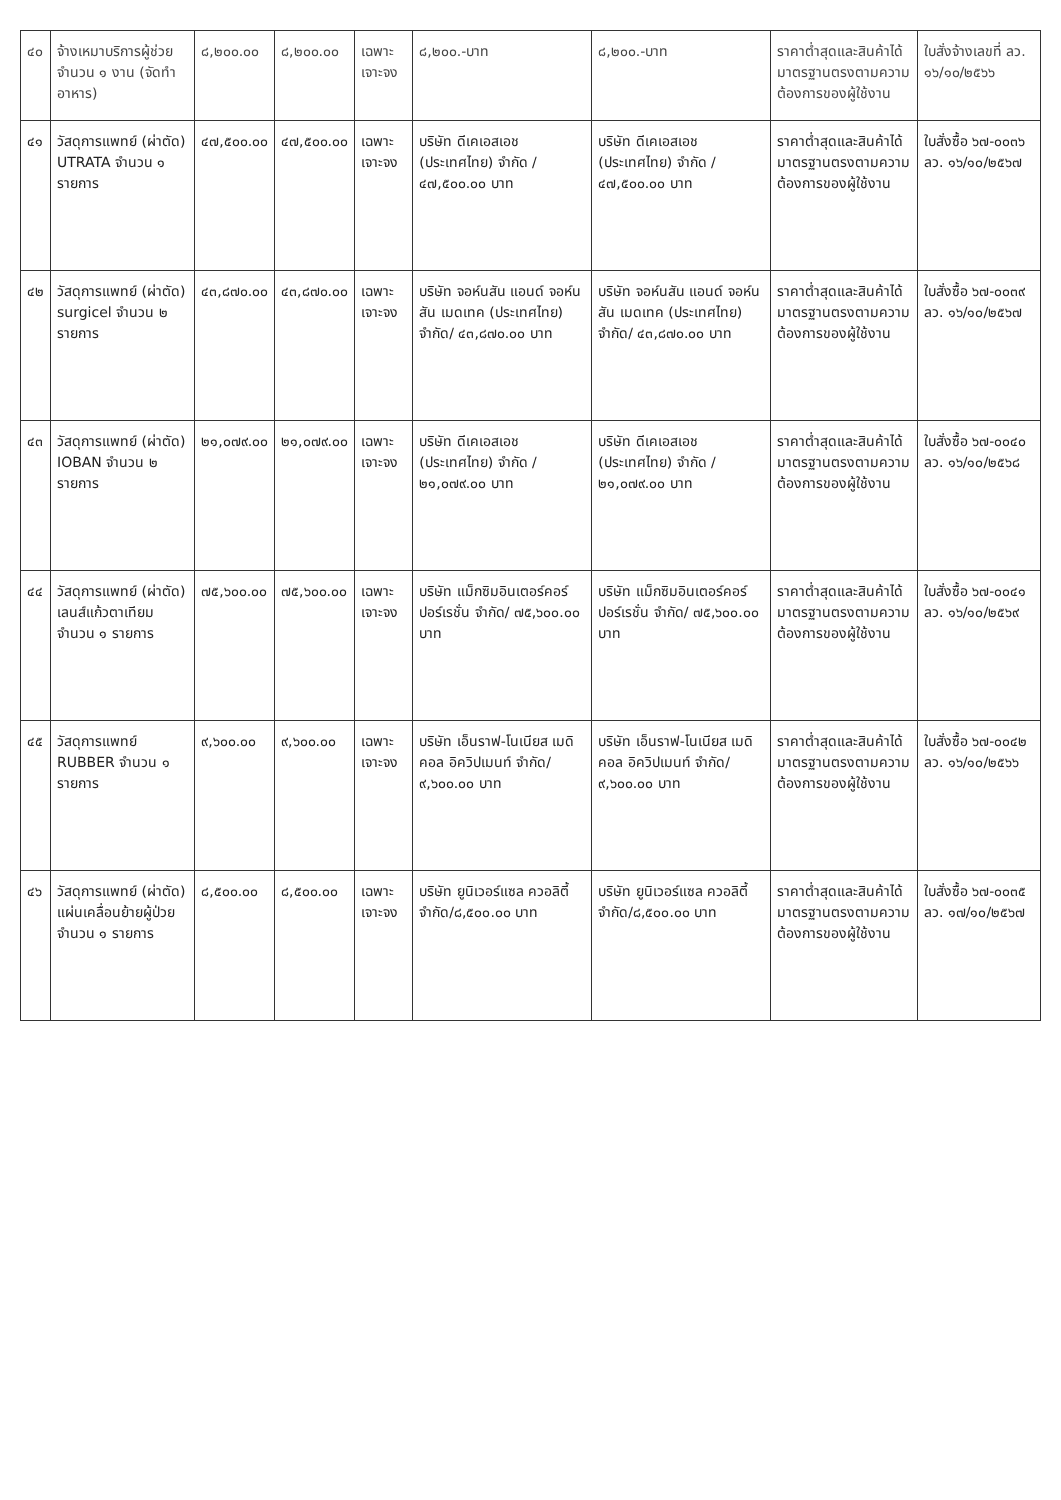| ๔๐ | จ้างเหมาบริการผู้ช่วยจำนวน ๑ งาน (จัดทำอาหาร) | ๘,๒๐๐.๐๐ | ๘,๒๐๐.๐๐ | เฉพาะเจาะจง | ๘,๒๐๐.-บาท | ๘,๒๐๐.-บาท | ราคาต่ำสุดและสินค้าได้มาตรฐานตรงตามความต้องการของผู้ใช้งาน | ใบสั่งจ้างเลขที่ ลว. ๑๖/๑๐/๒๕๖๖ |
| ๔๑ | วัสดุการแพทย์ (ผ่าตัด) UTRATA จำนวน ๑ รายการ | ๔๗,๕๐๐.๐๐ | ๔๗,๕๐๐.๐๐ | เฉพาะเจาะจง | บริษัท ดีเคเอสเอช (ประเทศไทย) จำกัด / ๔๗,๕๐๐.๐๐ บาท | บริษัท ดีเคเอสเอช (ประเทศไทย) จำกัด / ๔๗,๕๐๐.๐๐ บาท | ราคาต่ำสุดและสินค้าได้มาตรฐานตรงตามความต้องการของผู้ใช้งาน | ใบสั่งซื้อ ๖๗-๐๐๓๖ ลว. ๑๖/๑๐/๒๕๖๗ |
| ๔๒ | วัสดุการแพทย์ (ผ่าตัด) surgicel จำนวน ๒ รายการ | ๔๓,๘๗๐.๐๐ | ๔๓,๘๗๐.๐๐ | เฉพาะเจาะจง | บริษัท จอห์นสัน แอนด์ จอห์นสัน เมดเทค (ประเทศไทย) จำกัด/ ๔๓,๘๗๐.๐๐ บาท | บริษัท จอห์นสัน แอนด์ จอห์นสัน เมดเทค (ประเทศไทย) จำกัด/ ๔๓,๘๗๐.๐๐ บาท | ราคาต่ำสุดและสินค้าได้มาตรฐานตรงตามความต้องการของผู้ใช้งาน | ใบสั่งซื้อ ๖๗-๐๐๓๙ ลว. ๑๖/๑๐/๒๕๖๗ |
| ๔๓ | วัสดุการแพทย์ (ผ่าตัด) IOBAN จำนวน ๒ รายการ | ๒๑,๐๗๙.๐๐ | ๒๑,๐๗๙.๐๐ | เฉพาะเจาะจง | บริษัท ดีเคเอสเอช (ประเทศไทย) จำกัด / ๒๑,๐๗๙.๐๐ บาท | บริษัท ดีเคเอสเอช (ประเทศไทย) จำกัด / ๒๑,๐๗๙.๐๐ บาท | ราคาต่ำสุดและสินค้าได้มาตรฐานตรงตามความต้องการของผู้ใช้งาน | ใบสั่งซื้อ ๖๗-๐๐๔๐ ลว. ๑๖/๑๐/๒๕๖๘ |
| ๔๔ | วัสดุการแพทย์ (ผ่าตัด) เลนส์แก้วตาเทียม จำนวน ๑ รายการ | ๗๕,๖๐๐.๐๐ | ๗๕,๖๐๐.๐๐ | เฉพาะเจาะจง | บริษัท แม็กซิมอินเตอร์คอร์ปอร์เรชั่น จำกัด/ ๗๕,๖๐๐.๐๐ บาท | บริษัท แม็กซิมอินเตอร์คอร์ปอร์เรชั่น จำกัด/ ๗๕,๖๐๐.๐๐ บาท | ราคาต่ำสุดและสินค้าได้มาตรฐานตรงตามความต้องการของผู้ใช้งาน | ใบสั่งซื้อ ๖๗-๐๐๔๑ ลว. ๑๖/๑๐/๒๕๖๙ |
| ๔๕ | วัสดุการแพทย์ RUBBER จำนวน ๑ รายการ | ๙,๖๐๐.๐๐ | ๙,๖๐๐.๐๐ | เฉพาะเจาะจง | บริษัท เอ็นราฟ-โนเนียส เมดิคอล อิควิปเมนท์ จำกัด/๙,๖๐๐.๐๐ บาท | บริษัท เอ็นราฟ-โนเนียส เมดิคอล อิควิปเมนท์ จำกัด/๙,๖๐๐.๐๐ บาท | ราคาต่ำสุดและสินค้าได้มาตรฐานตรงตามความต้องการของผู้ใช้งาน | ใบสั่งซื้อ ๖๗-๐๐๔๒ ลว. ๑๖/๑๐/๒๕๖๖ |
| ๔๖ | วัสดุการแพทย์ (ผ่าตัด) แผ่นเคลื่อนย้ายผู้ป่วย จำนวน ๑ รายการ | ๘,๕๐๐.๐๐ | ๘,๕๐๐.๐๐ | เฉพาะเจาะจง | บริษัท ยูนิเวอร์แซล ควอลิตี้ จำกัด/๘,๕๐๐.๐๐ บาท | บริษัท ยูนิเวอร์แซล ควอลิตี้ จำกัด/๘,๕๐๐.๐๐ บาท | ราคาต่ำสุดและสินค้าได้มาตรฐานตรงตามความต้องการของผู้ใช้งาน | ใบสั่งซื้อ ๖๗-๐๐๓๕ ลว. ๑๗/๑๐/๒๕๖๗ |